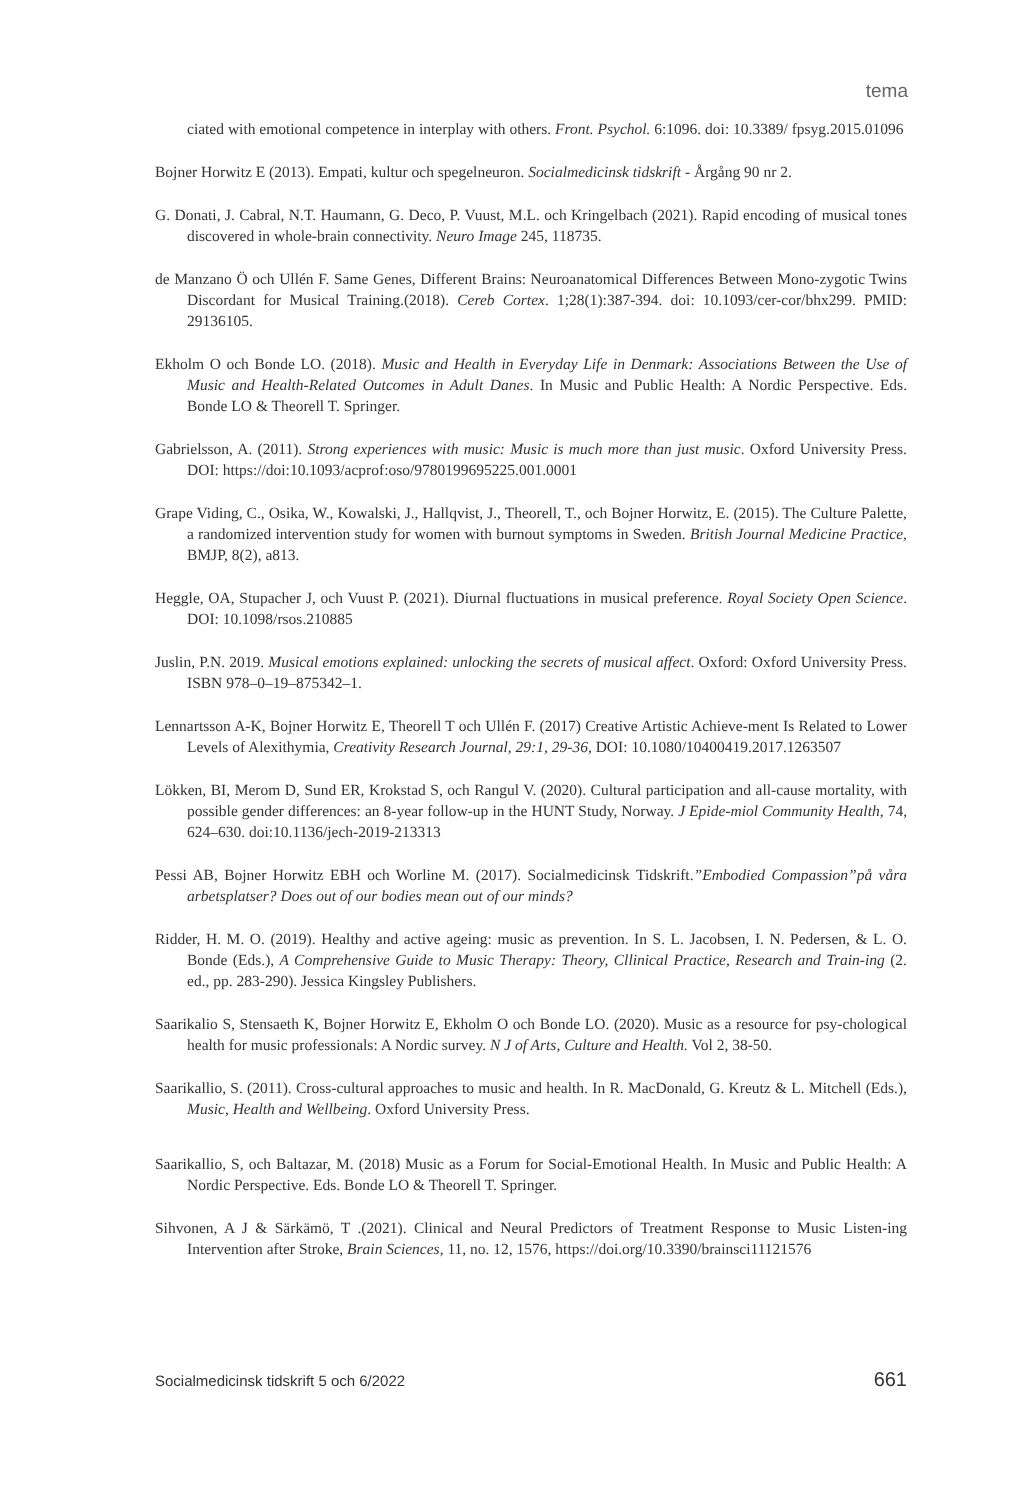tema
ciated with emotional competence in interplay with others. Front. Psychol. 6:1096. doi: 10.3389/ fpsyg.2015.01096
Bojner Horwitz E (2013). Empati, kultur och spegelneuron. Socialmedicinsk tidskrift - Årgång 90 nr 2.
G. Donati, J. Cabral, N.T. Haumann, G. Deco, P. Vuust, M.L. och Kringelbach (2021). Rapid encoding of musical tones discovered in whole-brain connectivity. Neuro Image 245, 118735.
de Manzano Ö och Ullén F. Same Genes, Different Brains: Neuroanatomical Differences Between Mono-zygotic Twins Discordant for Musical Training.(2018). Cereb Cortex. 1;28(1):387-394. doi: 10.1093/cer-cor/bhx299. PMID: 29136105.
Ekholm O och Bonde LO. (2018). Music and Health in Everyday Life in Denmark: Associations Between the Use of Music and Health-Related Outcomes in Adult Danes. In Music and Public Health: A Nordic Perspective. Eds. Bonde LO & Theorell T. Springer.
Gabrielsson, A. (2011). Strong experiences with music: Music is much more than just music. Oxford University Press. DOI: https://doi:10.1093/acprof:oso/9780199695225.001.0001
Grape Viding, C., Osika, W., Kowalski, J., Hallqvist, J., Theorell, T., och Bojner Horwitz, E. (2015). The Culture Palette, a randomized intervention study for women with burnout symptoms in Sweden. British Journal Medicine Practice, BMJP, 8(2), a813.
Heggle, OA, Stupacher J, och Vuust P. (2021). Diurnal fluctuations in musical preference. Royal Society Open Science. DOI: 10.1098/rsos.210885
Juslin, P.N. 2019. Musical emotions explained: unlocking the secrets of musical affect. Oxford: Oxford University Press. ISBN 978–0–19–875342–1.
Lennartsson A-K, Bojner Horwitz E, Theorell T och Ullén F. (2017) Creative Artistic Achieve-ment Is Related to Lower Levels of Alexithymia, Creativity Research Journal, 29:1, 29-36, DOI: 10.1080/10400419.2017.1263507
Lökken, BI, Merom D, Sund ER, Krokstad S, och Rangul V. (2020). Cultural participation and all-cause mortality, with possible gender differences: an 8-year follow-up in the HUNT Study, Norway. J Epide-miol Community Health, 74, 624–630. doi:10.1136/jech-2019-213313
Pessi AB, Bojner Horwitz EBH och Worline M. (2017). Socialmedicinsk Tidskrift.”Embodied Compassion”på våra arbetsplatser? Does out of our bodies mean out of our minds?
Ridder, H. M. O. (2019). Healthy and active ageing: music as prevention. In S. L. Jacobsen, I. N. Pedersen, & L. O. Bonde (Eds.), A Comprehensive Guide to Music Therapy: Theory, Cllinical Practice, Research and Train-ing (2. ed., pp. 283-290). Jessica Kingsley Publishers.
Saarikalio S, Stensaeth K, Bojner Horwitz E, Ekholm O och Bonde LO. (2020). Music as a resource for psy-chological health for music professionals: A Nordic survey. N J of Arts, Culture and Health. Vol 2, 38-50.
Saarikallio, S. (2011). Cross-cultural approaches to music and health. In R. MacDonald, G. Kreutz & L. Mitchell (Eds.), Music, Health and Wellbeing. Oxford University Press.
Saarikallio, S, och Baltazar, M. (2018) Music as a Forum for Social-Emotional Health. In Music and Public Health: A Nordic Perspective. Eds. Bonde LO & Theorell T. Springer.
Sihvonen, A J & Särkämö, T .(2021). Clinical and Neural Predictors of Treatment Response to Music Listen-ing Intervention after Stroke, Brain Sciences, 11, no. 12, 1576, https://doi.org/10.3390/brainsci11121576
Socialmedicinsk tidskrift 5 och 6/2022 661